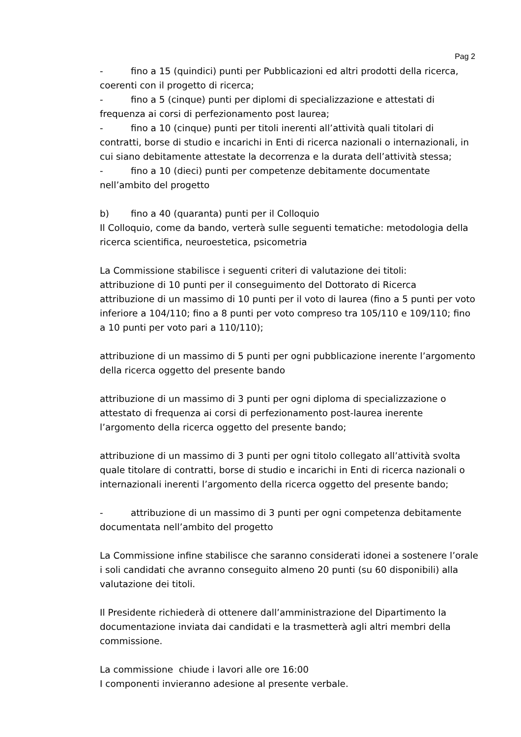Pag 2
- fino a 15 (quindici) punti per Pubblicazioni ed altri prodotti della ricerca, coerenti con il progetto di ricerca;
- fino a 5 (cinque) punti per diplomi di specializzazione e attestati di frequenza ai corsi di perfezionamento post laurea;
- fino a 10 (cinque) punti per titoli inerenti all’attività quali titolari di contratti, borse di studio e incarichi in Enti di ricerca nazionali o internazionali, in cui siano debitamente attestate la decorrenza e la durata dell’attività stessa;
- fino a 10 (dieci) punti per competenze debitamente documentate nell’ambito del progetto
b) fino a 40 (quaranta) punti per il Colloquio
Il Colloquio, come da bando, verterà sulle seguenti tematiche: metodologia della ricerca scientifica, neuroestetica, psicometria
La Commissione stabilisce i seguenti criteri di valutazione dei titoli:
attribuzione di 10 punti per il conseguimento del Dottorato di Ricerca
attribuzione di un massimo di 10 punti per il voto di laurea (fino a 5 punti per voto inferiore a 104/110; fino a 8 punti per voto compreso tra 105/110 e 109/110; fino a 10 punti per voto pari a 110/110);
attribuzione di un massimo di 5 punti per ogni pubblicazione inerente l’argomento della ricerca oggetto del presente bando
attribuzione di un massimo di 3 punti per ogni diploma di specializzazione o attestato di frequenza ai corsi di perfezionamento post-laurea inerente l’argomento della ricerca oggetto del presente bando;
attribuzione di un massimo di 3 punti per ogni titolo collegato all’attività svolta quale titolare di contratti, borse di studio e incarichi in Enti di ricerca nazionali o internazionali inerenti l’argomento della ricerca oggetto del presente bando;
- attribuzione di un massimo di 3 punti per ogni competenza debitamente documentata nell’ambito del progetto
La Commissione infine stabilisce che saranno considerati idonei a sostenere l’orale i soli candidati che avranno conseguito almeno 20 punti (su 60 disponibili) alla valutazione dei titoli.
Il Presidente richiederà di ottenere dall’amministrazione del Dipartimento la documentazione inviata dai candidati e la trasmetterà agli altri membri della commissione.
La commissione chiude i lavori alle ore 16:00
I componenti invieranno adesione al presente verbale.